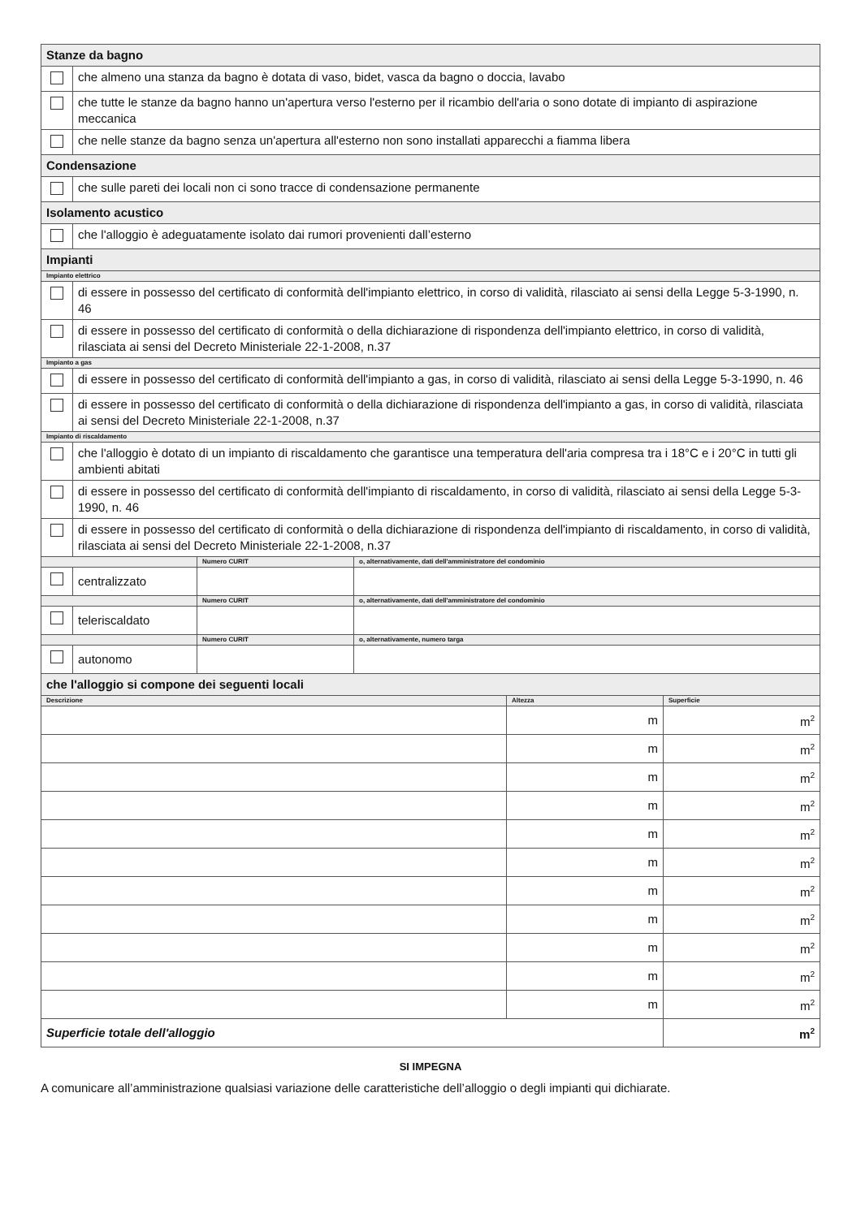| Stanze da bagno | | | |
| | che almeno una stanza da bagno è dotata di vaso, bidet, vasca da bagno o doccia, lavabo | | |
| | che tutte le stanze da bagno hanno un'apertura verso l'esterno per il ricambio dell'aria o sono dotate di impianto di aspirazione meccanica | | |
| | che nelle stanze da bagno senza un'apertura all'esterno non sono installati apparecchi a fiamma libera | | |
| Condensazione | | | |
| | che sulle pareti dei locali non ci sono tracce di condensazione permanente | | |
| Isolamento acustico | | | |
| | che l'alloggio è adeguatamente isolato dai rumori provenienti dall’esterno | | |
| Impianti | | | |
| Impianto elettrico | | | |
| | di essere in possesso del certificato di conformità dell'impianto elettrico, in corso di validità, rilasciato ai sensi della Legge 5-3-1990, n. 46 | | |
| | di essere in possesso del certificato di conformità o della dichiarazione di rispondenza dell'impianto elettrico, in corso di validità, rilasciata ai sensi del Decreto Ministeriale 22-1-2008, n.37 | | |
| Impianto a gas | | | |
| | di essere in possesso del certificato di conformità dell'impianto a gas, in corso di validità, rilasciato ai sensi della Legge 5-3-1990, n. 46 | | |
| | di essere in possesso del certificato di conformità o della dichiarazione di rispondenza dell'impianto a gas, in corso di validità, rilasciata ai sensi del Decreto Ministeriale 22-1-2008, n.37 | | |
| Impianto di riscaldamento | | | |
| | che l'alloggio è dotato di un impianto di riscaldamento che garantisce una temperatura dell'aria compresa tra i 18°C e i 20°C in tutti gli ambienti abitati | | |
| | di essere in possesso del certificato di conformità dell'impianto di riscaldamento, in corso di validità, rilasciato ai sensi della Legge 5-3-1990, n. 46 | | |
| | di essere in possesso del certificato di conformità o della dichiarazione di rispondenza dell'impianto di riscaldamento, in corso di validità, rilasciata ai sensi del Decreto Ministeriale 22-1-2008, n.37 | | |
| | | Numero CURIT | o, alternativamente, dati dell'amministratore del condominio |
| | centralizzato | | |
| | | Numero CURIT | o, alternativamente, dati dell'amministratore del condominio |
| | teleriscaldato | | |
| | | Numero CURIT | o, alternativamente, numero targa |
| | autonomo | | |
| che l'alloggio si compone dei seguenti locali | | |
| Descrizione | Altezza | Superficie |
| | m | m 2 |
| | m | m 2 |
| | m | m 2 |
| | m | m 2 |
| | m | m 2 |
| | m | m 2 |
| | m | m 2 |
| | m | m 2 |
| | m | m 2 |
| | m | m 2 |
| | m | m 2 |
| Superficie totale dell'alloggio | | m 2 |
SI IMPEGNA
A comunicare all’amministrazione qualsiasi variazione delle caratteristiche dell’alloggio o degli impianti qui dichiarate.